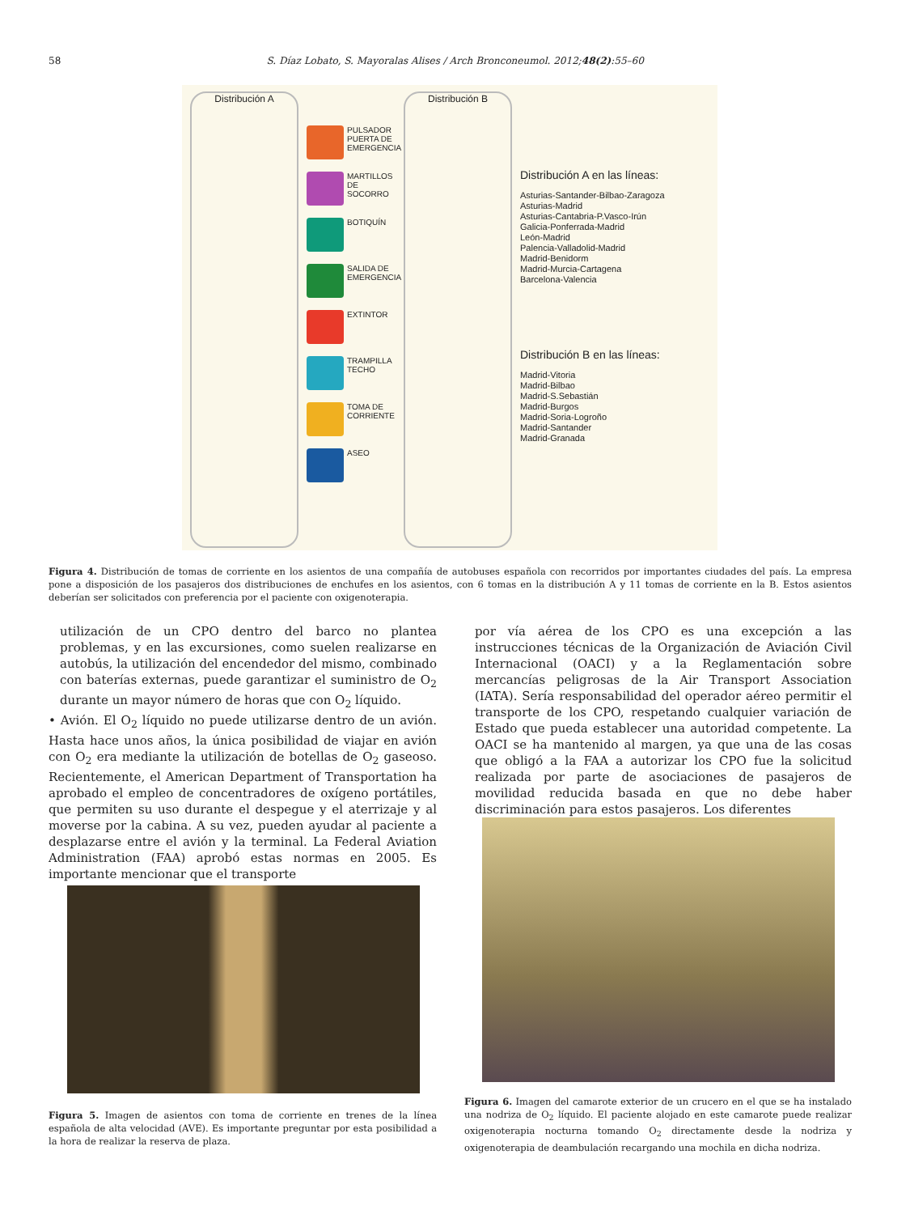58 S. Díaz Lobato, S. Mayoralas Alises / Arch Bronconeumol. 2012;48(2):55–60
Distribución A
PULSADOR PUERTA DE EMERGENCIA
MARTILLOS DE SOCORRO
BOTIQUÍN
SALIDA DE EMERGENCIA
EXTINTOR
TRAMPILLA TECHO
TOMA DE CORRIENTE
ASEO
Distribución B
Distribución A en las líneas:
Asturias-Santander-Bilbao-Zaragoza
Asturias-Madrid
Asturias-Cantabria-P.Vasco-Irún
Galicia-Ponferrada-Madrid
León-Madrid
Palencia-Valladolid-Madrid
Madrid-Benidorm
Madrid-Murcia-Cartagena
Barcelona-Valencia
Distribución B en las líneas:
Madrid-Vitoria
Madrid-Bilbao
Madrid-S.Sebastián
Madrid-Burgos
Madrid-Soria-Logroño
Madrid-Santander
Madrid-Granada
Figura 4. Distribución de tomas de corriente en los asientos de una compañía de autobuses española con recorridos por importantes ciudades del país. La empresa pone a disposición de los pasajeros dos distribuciones de enchufes en los asientos, con 6 tomas en la distribución A y 11 tomas de corriente en la B. Estos asientos deberían ser solicitados con preferencia por el paciente con oxigenoterapia.
utilización de un CPO dentro del barco no plantea problemas, y en las excursiones, como suelen realizarse en autobús, la utilización del encendedor del mismo, combinado con baterías externas, puede garantizar el suministro de O<sub>2</sub> durante un mayor número de horas que con O<sub>2</sub> líquido.
• Avión. El O<sub>2</sub> líquido no puede utilizarse dentro de un avión. Hasta hace unos años, la única posibilidad de viajar en avión con O<sub>2</sub> era mediante la utilización de botellas de O<sub>2</sub> gaseoso. Recientemente, el American Department of Transportation ha aprobado el empleo de concentradores de oxígeno portátiles, que permiten su uso durante el despegue y el aterrizaje y al moverse por la cabina. A su vez, pueden ayudar al paciente a desplazarse entre el avión y la terminal. La Federal Aviation Administration (FAA) aprobó estas normas en 2005. Es importante mencionar que el transporte
por vía aérea de los CPO es una excepción a las instrucciones técnicas de la Organización de Aviación Civil Internacional (OACI) y a la Reglamentación sobre mercancías peligrosas de la Air Transport Association (IATA). Sería responsabilidad del operador aéreo permitir el transporte de los CPO, respetando cualquier variación de Estado que pueda establecer una autoridad competente. La OACI se ha mantenido al margen, ya que una de las cosas que obligó a la FAA a autorizar los CPO fue la solicitud realizada por parte de asociaciones de pasajeros de movilidad reducida basada en que no debe haber discriminación para estos pasajeros. Los diferentes
Figura 6. Imagen del camarote exterior de un crucero en el que se ha instalado una nodriza de O<sub>2</sub> líquido. El paciente alojado en este camarote puede realizar oxigenoterapia nocturna tomando O<sub>2</sub> directamente desde la nodriza y oxigenoterapia de deambulación recargando una mochila en dicha nodriza.
Figura 5. Imagen de asientos con toma de corriente en trenes de la línea española de alta velocidad (AVE). Es importante preguntar por esta posibilidad a la hora de realizar la reserva de plaza.